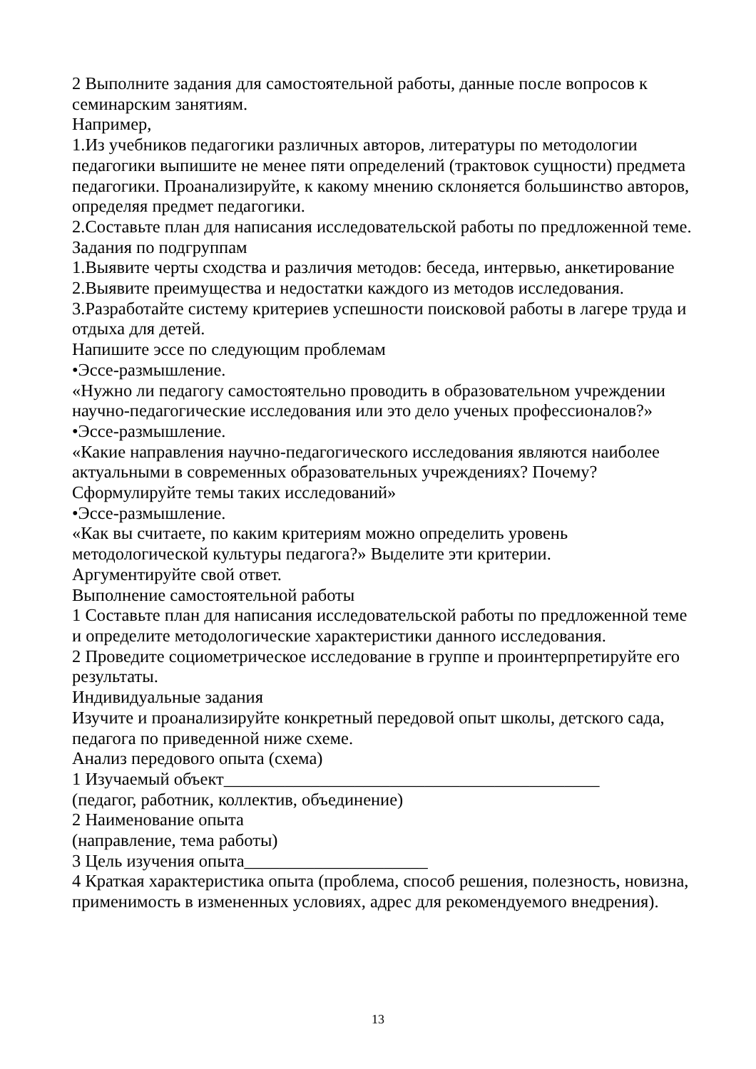2 Выполните задания для самостоятельной работы, данные после вопросов к семинарским занятиям.
Например,
1.Из учебников педагогики различных авторов, литературы по методологии педагогики выпишите не менее пяти определений (трактовок сущности) предмета педагогики. Проанализируйте, к какому мнению склоняется большинство авторов, определяя предмет педагогики.
2.Составьте план для написания исследовательской работы по предложенной теме.
Задания по подгруппам
1.Выявите черты сходства и различия методов: беседа, интервью, анкетирование
2.Выявите преимущества и недостатки каждого из методов исследования.
3.Разработайте систему критериев успешности поисковой работы в лагере труда и отдыха для детей.
Напишите эссе по следующим проблемам
•Эссе-размышление.
«Нужно ли педагогу самостоятельно проводить в образовательном учреждении научно-педагогические исследования или это дело ученых профессионалов?»
•Эссе-размышление.
«Какие направления научно-педагогического исследования являются наиболее актуальными в современных образовательных учреждениях? Почему? Сформулируйте темы таких исследований»
•Эссе-размышление.
«Как вы считаете, по каким критериям можно определить уровень методологической культуры педагога?» Выделите эти критерии.
Аргументируйте свой ответ.
Выполнение самостоятельной работы
1 Составьте план для написания исследовательской работы по предложенной теме и определите методологические характеристики данного исследования.
2 Проведите социометрическое исследование в группе и проинтерпретируйте его результаты.
Индивидуальные задания
Изучите и проанализируйте конкретный передовой опыт школы, детского сада, педагога по приведенной ниже схеме.
Анализ передового опыта (схема)
1 Изучаемый объект___________________________________________
(педагог, работник, коллектив, объединение)
2 Наименование опыта
(направление, тема работы)
3 Цель изучения опыта_____________________
4 Краткая характеристика опыта (проблема, способ решения, полезность, новизна, применимость в измененных условиях, адрес для рекомендуемого внедрения).
13